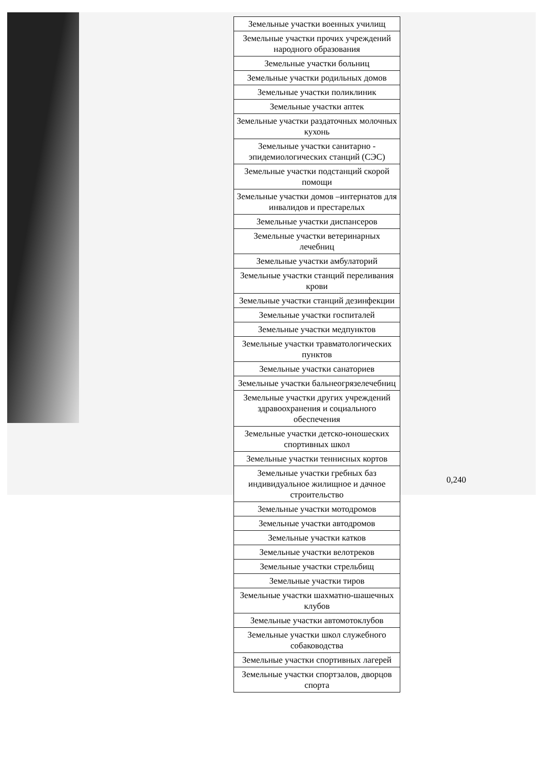| Земельные участки военных училищ |
| Земельные участки прочих учреждений народного образования |
| Земельные участки больниц |
| Земельные участки родильных домов |
| Земельные участки поликлиник |
| Земельные участки аптек |
| Земельные участки раздаточных молочных кухонь |
| Земельные участки санитарно - эпидемиологических станций (СЭС) |
| Земельные участки подстанций скорой помощи |
| Земельные участки домов –интернатов для инвалидов и престарелых |
| Земельные участки диспансеров |
| Земельные участки ветеринарных лечебниц |
| Земельные участки амбулаторий |
| Земельные участки станций переливания крови |
| Земельные участки станций дезинфекции |
| Земельные участки госпиталей |
| Земельные участки медпунктов |
| Земельные участки травматологических пунктов |
| Земельные участки санаториев |
| Земельные участки бальнеогрязелечебниц |
| Земельные участки других учреждений здравоохранения и социального обеспечения |
| Земельные участки детско-юношеских спортивных школ |
| Земельные участки теннисных кортов |
| Земельные участки гребных баз индивидуальное жилищное и дачное строительство |
| Земельные участки мотодромов |
| Земельные участки автодромов |
| Земельные участки катков |
| Земельные участки велотреков |
| Земельные участки стрельбищ |
| Земельные участки тиров |
| Земельные участки шахматно-шашечных клубов |
| Земельные участки автомотоклубов |
| Земельные участки школ служебного собаководства |
| Земельные участки спортивных лагерей |
| Земельные участки спортзалов, дворцов спорта |
0,240